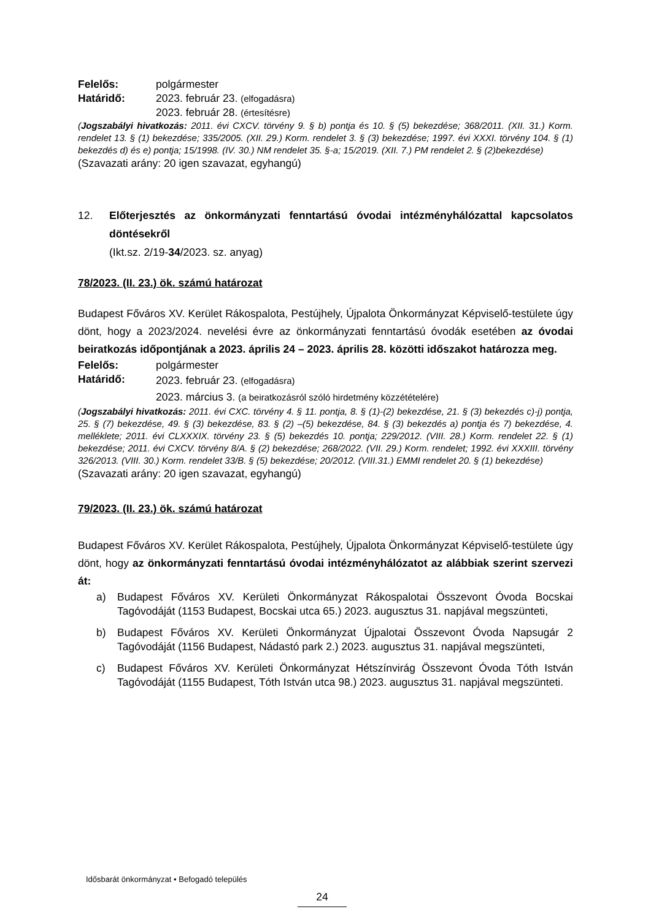Felelős: polgármester
Határidő: 2023. február 23. (elfogadásra)
2023. február 28. (értesítésre)
(Jogszabályi hivatkozás: 2011. évi CXCV. törvény 9. § b) pontja és 10. § (5) bekezdése; 368/2011. (XII. 31.) Korm. rendelet 13. § (1) bekezdése; 335/2005. (XII. 29.) Korm. rendelet 3. § (3) bekezdése; 1997. évi XXXI. törvény 104. § (1) bekezdés d) és e) pontja; 15/1998. (IV. 30.) NM rendelet 35. §-a; 15/2019. (XII. 7.) PM rendelet 2. § (2)bekezdése)
(Szavazati arány: 20 igen szavazat, egyhangú)
12. Előterjesztés az önkormányzati fenntartású óvodai intézményhálózattal kapcsolatos döntésekről
(Ikt.sz. 2/19-34/2023. sz. anyag)
78/2023. (II. 23.) ök. számú határozat
Budapest Főváros XV. Kerület Rákospalota, Pestújhely, Újpalota Önkormányzat Képviselő-testülete úgy dönt, hogy a 2023/2024. nevelési évre az önkormányzati fenntartású óvodák esetében az óvodai beiratkozás időpontjának a 2023. április 24 – 2023. április 28. közötti időszakot határozza meg.
Felelős: polgármester
Határidő: 2023. február 23. (elfogadásra)
2023. március 3. (a beiratkozásról szóló hirdetmény közzétételére)
(Jogszabályi hivatkozás: 2011. évi CXC. törvény 4. § 11. pontja, 8. § (1)-(2) bekezdése, 21. § (3) bekezdés c)-j) pontja, 25. § (7) bekezdése, 49. § (3) bekezdése, 83. § (2) –(5) bekezdése, 84. § (3) bekezdés a) pontja és 7) bekezdése, 4. melléklete; 2011. évi CLXXXIX. törvény 23. § (5) bekezdés 10. pontja; 229/2012. (VIII. 28.) Korm. rendelet 22. § (1) bekezdése; 2011. évi CXCV. törvény 8/A. § (2) bekezdése; 268/2022. (VII. 29.) Korm. rendelet; 1992. évi XXXIII. törvény 326/2013. (VIII. 30.) Korm. rendelet 33/B. § (5) bekezdése; 20/2012. (VIII.31.) EMMI rendelet 20. § (1) bekezdése)
(Szavazati arány: 20 igen szavazat, egyhangú)
79/2023. (II. 23.) ök. számú határozat
Budapest Főváros XV. Kerület Rákospalota, Pestújhely, Újpalota Önkormányzat Képviselő-testülete úgy dönt, hogy az önkormányzati fenntartású óvodai intézményhálózatot az alábbiak szerint szervezi át:
a) Budapest Főváros XV. Kerületi Önkormányzat Rákospalotai Összevont Óvoda Bocskai Tagóvodáját (1153 Budapest, Bocskai utca 65.) 2023. augusztus 31. napjával megszünteti,
b) Budapest Főváros XV. Kerületi Önkormányzat Újpalotai Összevont Óvoda Napsugár 2 Tagóvodáját (1156 Budapest, Nádastó park 2.) 2023. augusztus 31. napjával megszünteti,
c) Budapest Főváros XV. Kerületi Önkormányzat Hétszínvirág Összevont Óvoda Tóth István Tagóvodáját (1155 Budapest, Tóth István utca 98.) 2023. augusztus 31. napjával megszünteti.
Idősbarát önkormányzat • Befogadó település
24